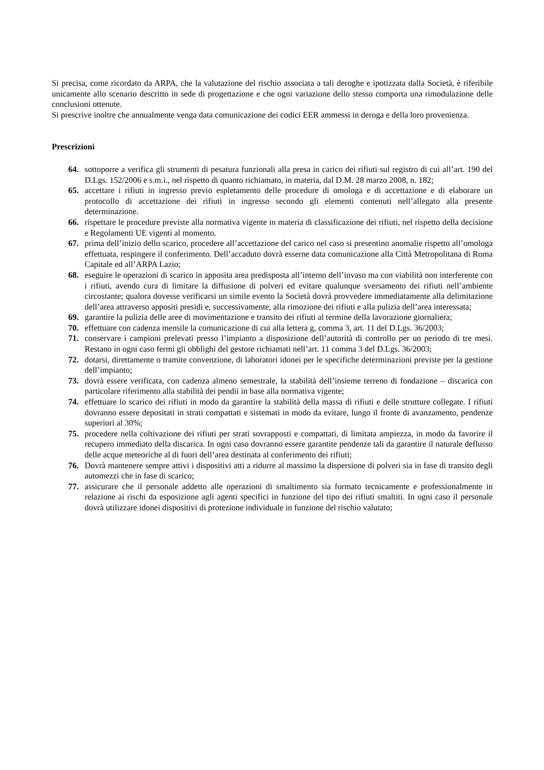Si precisa, come ricordato da ARPA, che la valutazione del rischio associata a tali deroghe e ipotizzata dalla Società, è riferibile unicamente allo scenario descritto in sede di progettazione e che ogni variazione dello stesso comporta una rimodulazione delle conclusioni ottenute.
Si prescrive inoltre che annualmente venga data comunicazione dei codici EER ammessi in deroga e della loro provenienza.
Prescrizioni
64. sottoporre a verifica gli strumenti di pesatura funzionali alla presa in carico dei rifiuti sul registro di cui all’art. 190 del D.Lgs. 152/2006 e s.m.i., nel rispetto di quanto richiamato, in materia, dal D.M. 28 marzo 2008, n. 182;
65. accettare i rifiuti in ingresso previo espletamento delle procedure di omologa e di accettazione e di elaborare un protocollo di accettazione dei rifiuti in ingresso secondo gli elementi contenuti nell’allegato alla presente determinazione.
66. rispettare le procedure previste alla normativa vigente in materia di classificazione dei rifiuti, nel rispetto della decisione e Regolamenti UE vigenti al momento.
67. prima dell’inizio dello scarico, procedere all’accettazione del carico nel caso si presentino anomalie rispetto all’omologa effettuata, respingere il conferimento. Dell’accaduto dovrà esserne data comunicazione alla Città Metropolitana di Roma Capitale ed all’ARPA Lazio;
68. eseguire le operazioni di scarico in apposita area predisposta all’interno dell’invaso ma con viabilità non interferente con i rifiuti, avendo cura di limitare la diffusione di polveri ed evitare qualunque sversamento dei rifiuti nell’ambiente circostante; qualora dovesse verificarsi un simile evento la Società dovrà provvedere immediatamente alla delimitazione dell’area attraverso appositi presidi e, successivamente, alla rimozione dei rifiuti e alla pulizia dell’area interessata;
69. garantire la pulizia delle aree di movimentazione e transito dei rifiuti al termine della lavorazione giornaliera;
70. effettuare con cadenza mensile la comunicazione di cui alla lettera g, comma 3, art. 11 del D.Lgs. 36/2003;
71. conservare i campioni prelevati presso l’impianto a disposizione dell’autorità di controllo per un periodo di tre mesi. Restano in ogni caso fermi gli obblighi del gestore richiamati nell’art. 11 comma 3 del D.Lgs. 36/2003;
72. dotarsi, direttamente o tramite convenzione, di laboratori idonei per le specifiche determinazioni previste per la gestione dell’impianto;
73. dovrà essere verificata, con cadenza almeno semestrale, la stabilità dell’insieme terreno di fondazione – discarica con particolare riferimento alla stabilità dei pendii in base alla normativa vigente;
74. effettuare lo scarico dei rifiuti in modo da garantire la stabilità della massa di rifiuti e delle strutture collegate. I rifiuti dovranno essere depositati in strati compattati e sistemati in modo da evitare, lungo il fronte di avanzamento, pendenze superiori al 30%;
75. procedere nella coltivazione dei rifiuti per strati sovrapposti e compattati, di limitata ampiezza, in modo da favorire il recupero immediato della discarica. In ogni caso dovranno essere garantite pendenze tali da garantire il naturale deflusso delle acque meteoriche al di fuori dell’area destinata al conferimento dei rifiuti;
76. Dovrà mantenere sempre attivi i dispositivi atti a ridurre al massimo la dispersione di polveri sia in fase di transito degli automezzi che in fase di scarico;
77. assicurare che il personale addetto alle operazioni di smaltimento sia formato tecnicamente e professionalmente in relazione ai rischi da esposizione agli agenti specifici in funzione del tipo dei rifiuti smaltiti. In ogni caso il personale dovrà utilizzare idonei dispositivi di protezione individuale in funzione del rischio valutato;